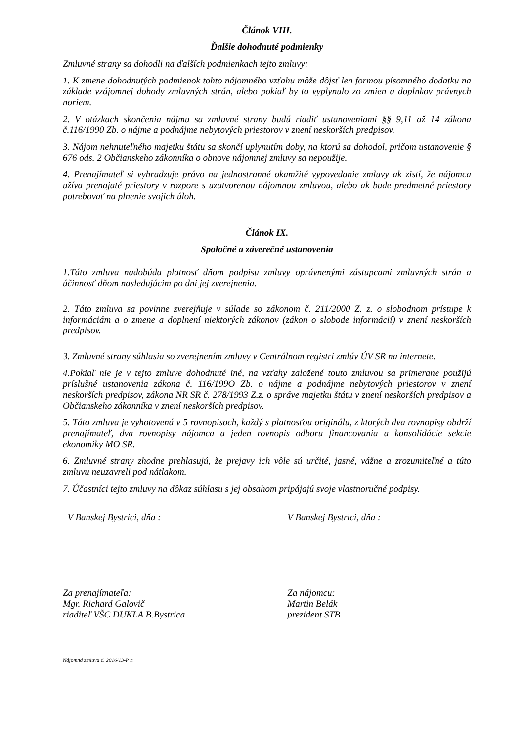Článok VIII.
Ďalšie dohodnuté podmienky
Zmluvné strany sa dohodli na ďalších podmienkach tejto zmluvy:
1. K zmene dohodnutých podmienok tohto nájomného vzťahu môže dôjsť len formou písomného dodatku na základe vzájomnej dohody zmluvných strán, alebo pokiaľ by to vyplynulo zo zmien a doplnkov právnych noriem.
2. V otázkach skončenia nájmu sa zmluvné strany budú riadiť ustanoveniami §§ 9,11 až 14 zákona č.116/1990 Zb. o nájme a podnájme nebytových priestorov v znení neskorších predpisov.
3. Nájom nehnuteľného majetku štátu sa skončí uplynutím doby, na ktorú sa dohodol, pričom ustanovenie § 676 ods. 2 Občianskeho zákonníka o obnove nájomnej zmluvy sa nepoužije.
4. Prenajímateľ si vyhradzuje právo na jednostranné okamžité vypovedanie zmluvy ak zistí, že nájomca užíva prenajaté priestory v rozpore s uzatvorenou nájomnou zmluvou, alebo ak bude predmetné priestory potrebovať na plnenie svojich úloh.
Článok IX.
Spoločné a záverečné ustanovenia
1.Táto zmluva nadobúda platnosť dňom podpisu zmluvy oprávnenými zástupcami zmluvných strán a účinnosť dňom nasledujúcim po dni jej zverejnenia.
2. Táto zmluva sa povinne zverejňuje v súlade so zákonom č. 211/2000 Z. z. o slobodnom prístupe k informáciám a o zmene a doplnení niektorých zákonov (zákon o slobode informácií) v znení neskorších predpisov.
3. Zmluvné strany súhlasia so zverejnením zmluvy v Centrálnom registri zmlúv ÚV SR na internete.
4.Pokiaľ nie je v tejto zmluve dohodnuté iné, na vzťahy založené touto zmluvou sa primerane použijú príslušné ustanovenia zákona č. 116/199O Zb. o nájme a podnájme nebytových priestorov v znení neskorších predpisov, zákona NR SR č. 278/1993 Z.z. o správe majetku štátu v znení neskorších predpisov a Občianskeho zákonníka v znení neskorších predpisov.
5. Táto zmluva je vyhotovená v 5 rovnopisoch, každý s platnosťou originálu, z ktorých dva rovnopisy obdrží prenajímateľ, dva rovnopisy nájomca a jeden rovnopis odboru financovania a konsolidácie sekcie ekonomiky MO SR.
6. Zmluvné strany zhodne prehlasujú, že prejavy ich vôle sú určité, jasné, vážne a zrozumiteľné a túto zmluvu neuzavreli pod nátlakom.
7. Účastníci tejto zmluvy na dôkaz súhlasu s jej obsahom pripájajú svoje vlastnoručné podpisy.
V Banskej Bystrici, dňa : V Banskej Bystrici, dňa :
Za prenajímateľa:
Mgr. Richard Galovič
riaditeľ VŠC DUKLA B.Bystrica
Za nájomcu:
Martin Belák
prezident STB
Nájomná zmluva č. 2016/13-P n